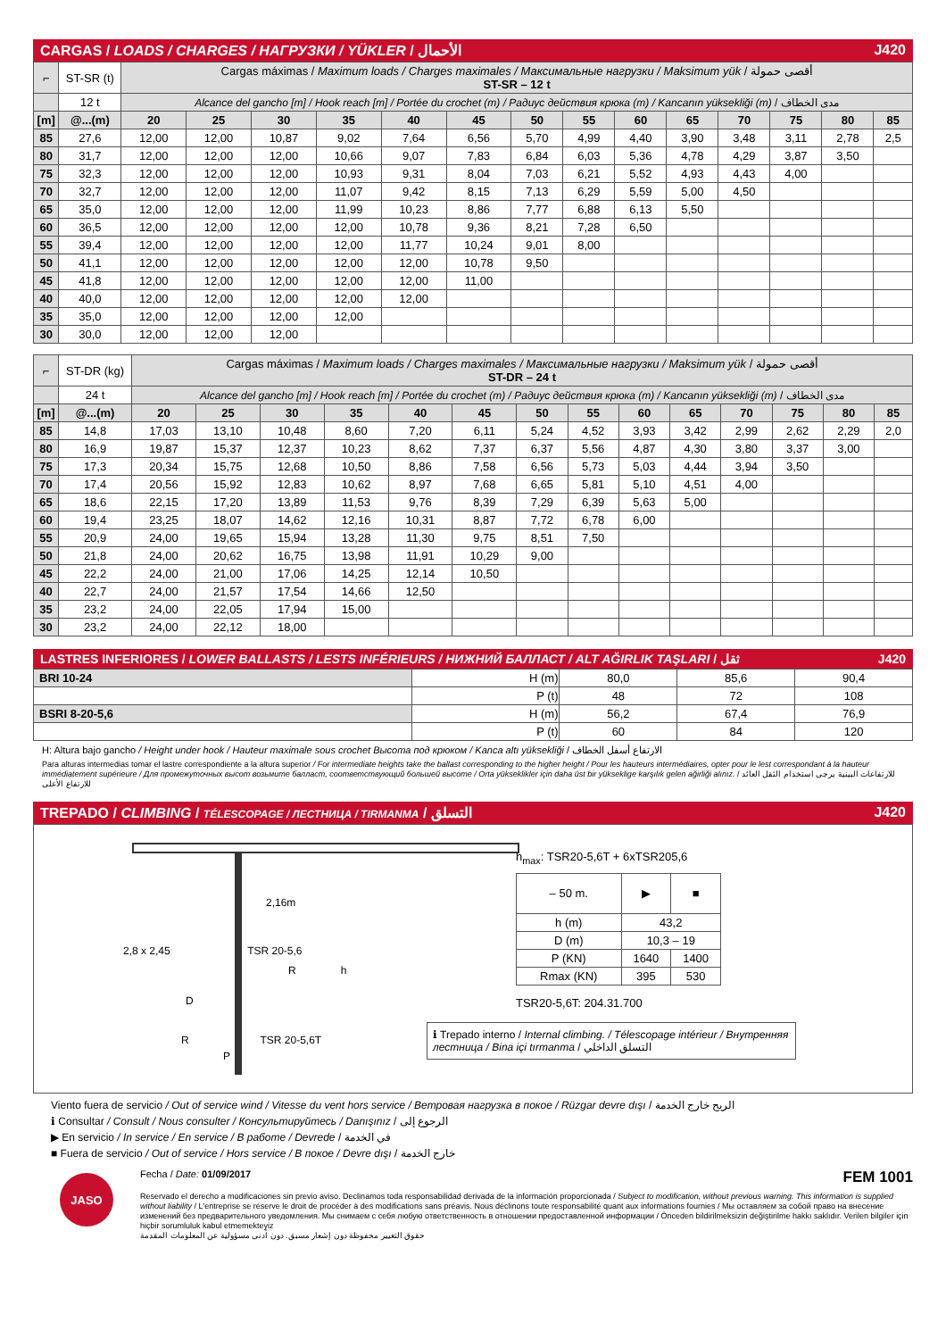CARGAS / LOADS / CHARGES / НАГРУЗКИ / YÜKLER / الأحمال J420
| ⌐ | ST-SR (t) | Cargas máximas / Maximum loads / Charges maximales / Максимальные нагрузки / Maksimum yük / أقصى حمولة ST-SR – 12 t | | | | | | | | | | | | | |
| | 12 t | Alcance del gancho [m] / Hook reach [m] / Portée du crochet (m) / Радиус действия крюка (m) / Kancanın yüksekliği (m) / مدى الخطاف | | | | | | | | | | | | | |
| [m] | @...(m) | 20 | 25 | 30 | 35 | 40 | 45 | 50 | 55 | 60 | 65 | 70 | 75 | 80 | 85 |
| 85 | 27,6 | 12,00 | 12,00 | 10,87 | 9,02 | 7,64 | 6,56 | 5,70 | 4,99 | 4,40 | 3,90 | 3,48 | 3,11 | 2,78 | 2,5 |
| 80 | 31,7 | 12,00 | 12,00 | 12,00 | 10,66 | 9,07 | 7,83 | 6,84 | 6,03 | 5,36 | 4,78 | 4,29 | 3,87 | 3,50 | |
| 75 | 32,3 | 12,00 | 12,00 | 12,00 | 10,93 | 9,31 | 8,04 | 7,03 | 6,21 | 5,52 | 4,93 | 4,43 | 4,00 | | |
| 70 | 32,7 | 12,00 | 12,00 | 12,00 | 11,07 | 9,42 | 8,15 | 7,13 | 6,29 | 5,59 | 5,00 | 4,50 | | | |
| 65 | 35,0 | 12,00 | 12,00 | 12,00 | 11,99 | 10,23 | 8,86 | 7,77 | 6,88 | 6,13 | 5,50 | | | | |
| 60 | 36,5 | 12,00 | 12,00 | 12,00 | 12,00 | 10,78 | 9,36 | 8,21 | 7,28 | 6,50 | | | | | |
| 55 | 39,4 | 12,00 | 12,00 | 12,00 | 12,00 | 11,77 | 10,24 | 9,01 | 8,00 | | | | | | |
| 50 | 41,1 | 12,00 | 12,00 | 12,00 | 12,00 | 12,00 | 10,78 | 9,50 | | | | | | | |
| 45 | 41,8 | 12,00 | 12,00 | 12,00 | 12,00 | 12,00 | 11,00 | | | | | | | | |
| 40 | 40,0 | 12,00 | 12,00 | 12,00 | 12,00 | 12,00 | | | | | | | | | |
| 35 | 35,0 | 12,00 | 12,00 | 12,00 | 12,00 | | | | | | | | | | |
| 30 | 30,0 | 12,00 | 12,00 | 12,00 | | | | | | | | | | | |
| ⌐ | ST-DR (kg) | Cargas máximas / Maximum loads / Charges maximales / Максимальные нагрузки / Maksimum yük / أقصى حمولة ST-DR – 24 t | | | | | | | | | | | | | |
| | 24 t | Alcance del gancho [m] / Hook reach [m] / Portée du crochet (m) / Радиус действия крюка (m) / Kancanın yüksekliği (m) / مدى الخطاف | | | | | | | | | | | | | |
| [m] | @...(m) | 20 | 25 | 30 | 35 | 40 | 45 | 50 | 55 | 60 | 65 | 70 | 75 | 80 | 85 |
| 85 | 14,8 | 17,03 | 13,10 | 10,48 | 8,60 | 7,20 | 6,11 | 5,24 | 4,52 | 3,93 | 3,42 | 2,99 | 2,62 | 2,29 | 2,0 |
| 80 | 16,9 | 19,87 | 15,37 | 12,37 | 10,23 | 8,62 | 7,37 | 6,37 | 5,56 | 4,87 | 4,30 | 3,80 | 3,37 | 3,00 | |
| 75 | 17,3 | 20,34 | 15,75 | 12,68 | 10,50 | 8,86 | 7,58 | 6,56 | 5,73 | 5,03 | 4,44 | 3,94 | 3,50 | | |
| 70 | 17,4 | 20,56 | 15,92 | 12,83 | 10,62 | 8,97 | 7,68 | 6,65 | 5,81 | 5,10 | 4,51 | 4,00 | | | |
| 65 | 18,6 | 22,15 | 17,20 | 13,89 | 11,53 | 9,76 | 8,39 | 7,29 | 6,39 | 5,63 | 5,00 | | | | |
| 60 | 19,4 | 23,25 | 18,07 | 14,62 | 12,16 | 10,31 | 8,87 | 7,72 | 6,78 | 6,00 | | | | | |
| 55 | 20,9 | 24,00 | 19,65 | 15,94 | 13,28 | 11,30 | 9,75 | 8,51 | 7,50 | | | | | | |
| 50 | 21,8 | 24,00 | 20,62 | 16,75 | 13,98 | 11,91 | 10,29 | 9,00 | | | | | | | |
| 45 | 22,2 | 24,00 | 21,00 | 17,06 | 14,25 | 12,14 | 10,50 | | | | | | | | |
| 40 | 22,7 | 24,00 | 21,57 | 17,54 | 14,66 | 12,50 | | | | | | | | | |
| 35 | 23,2 | 24,00 | 22,05 | 17,94 | 15,00 | | | | | | | | | | |
| 30 | 23,2 | 24,00 | 22,12 | 18,00 | | | | | | | | | | | |
LASTRES INFERIORES / LOWER BALLASTS / LESTS INFÉRIEURS / НИЖНИЙ БАЛЛАСТ / ALT AĞIRLIK TAŞLARI / ثقل J420
| BRI 10-24 | H (m) | 80,0 | 85,6 | 90,4 |
| | P (t) | 48 | 72 | 108 |
| BSRI 8-20-5,6 | H (m) | 56,2 | 67,4 | 76,9 |
| | P (t) | 60 | 84 | 120 |
H: Altura bajo gancho / Height under hook / Hauteur maximale sous crochet Высота под крюком / Kanca altı yüksekliği / الارتفاع أسفل الخطاف
Para alturas intermedias tomar el lastre correspondiente a la altura superior / For intermediate heights take the ballast corresponding to the higher height / Pour les hauteurs intermédiaires, opter pour le lest correspondant à la hauteur immédiatement supérieure / Для промежуточных высот возьмите балласт, соответствующий большей высоте / Orta yükseklikler için daha üst bir yükseklige karşılık gelen ağirliği alınız. / للارتفاعات البينية يرجى استخدام الثقل العائد للارتفاع الأعلى
TREPADO / CLIMBING / TÉLESCOPAGE / ЛЕСТНИЦА / TIRMANMA / التسلق J420
2,16m
2,8 x 2,45 TSR 20-5,6
R h
D
R TSR 20-5,6T
P
h<sub>max</sub>: TSR20-5,6T + 6xTSR205,6
| – 50 m. | ▶ | ■ |
| h (m) | 43,2 | |
| D (m) | 10,3 – 19 | |
| P (KN) | 1640 | 1400 |
| Rmax (KN) | 395 | 530 |
TSR20-5,6T: 204.31.700
ℹ Trepado interno / Internal climbing. / Télescopage intérieur / Внутренняя лестница / Bina içi tırmanma / التسلق الداخلي
Viento fuera de servicio / Out of service wind / Vitesse du vent hors service / Ветровая нагрузка в покое / Rüzgar devre dışı / الريح خارج الخدمة
ℹ Consultar / Consult / Nous consulter / Консультируйтесь / Danışınız / الرجوع إلى
▶ En servicio / In service / En service / В работе / Devrede / في الخدمة
■ Fuera de servicio / Out of service / Hors service / В покое / Devre dışı / خارج الخدمة
JASO
Fecha / Date: 01/09/2017 FEM 1001
Reservado el derecho a modificaciones sin previo aviso. Declinamos toda responsabilidad derivada de la información proporcionada / Subject to modification, without previous warning. This information is supplied without liability / L'entreprise se réserve le droit de procéder à des modifications sans préavis. Nous déclinons toute responsabilité quant aux informations fournies / Мы оставляем за собой право на внесение изменений без предварительного уведомления. Мы снимаем с себя любую ответственность в отношении предоставленной информации / Önceden bildirilmeksizin değiştirilme hakkı saklıdır. Verilen bilgiler için hiçbir sorumluluk kabul etmemekteyiz
حقوق التغيير محفوظة دون إشعار مسبق. دون أدنى مسؤولية عن المعلومات المقدمة